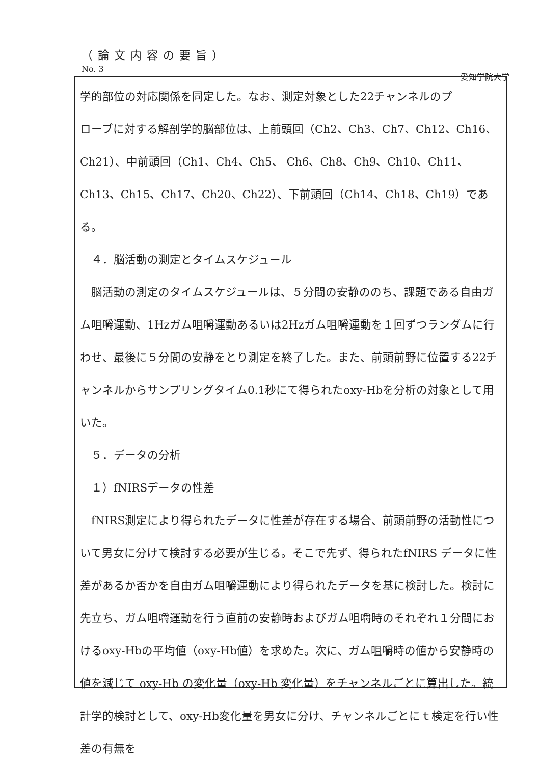（論文内容の要旨）
No. 3 愛知学院大学
学的部位の対応関係を同定した。なお、測定対象とした22チャンネルのプローブに対する解剖学的脳部位は、上前頭回（Ch2、Ch3、Ch7、Ch12、Ch16、Ch21）、中前頭回（Ch1、Ch4、Ch5、 Ch6、Ch8、Ch9、Ch10、Ch11、Ch13、Ch15、Ch17、Ch20、Ch22）、下前頭回（Ch14、Ch18、Ch19）である。
　４．脳活動の測定とタイムスケジュール
　脳活動の測定のタイムスケジュールは、５分間の安静ののち、課題である自由ガム咀嚼運動、1Hzガム咀嚼運動あるいは2Hzガム咀嚼運動を１回ずつランダムに行わせ、最後に５分間の安静をとり測定を終了した。また、前頭前野に位置する22チャンネルからサンプリングタイム0.1秒にて得られたoxy-Hbを分析の対象として用いた。
　５．データの分析
　１）fNIRSデータの性差
　fNIRS測定により得られたデータに性差が存在する場合、前頭前野の活動性について男女に分けて検討する必要が生じる。そこで先ず、得られたfNIRS データに性差があるか否かを自由ガム咀嚼運動により得られたデータを基に検討した。検討に先立ち、ガム咀嚼運動を行う直前の安静時およびガム咀嚼時のそれぞれ１分間におけるoxy-Hbの平均値（oxy-Hb値）を求めた。次に、ガム咀嚼時の値から安静時の値を減じて oxy-Hb の変化量（oxy-Hb 変化量）をチャンネルごとに算出した。統計学的検討として、oxy-Hb変化量を男女に分け、チャンネルごとにｔ検定を行い性差の有無を